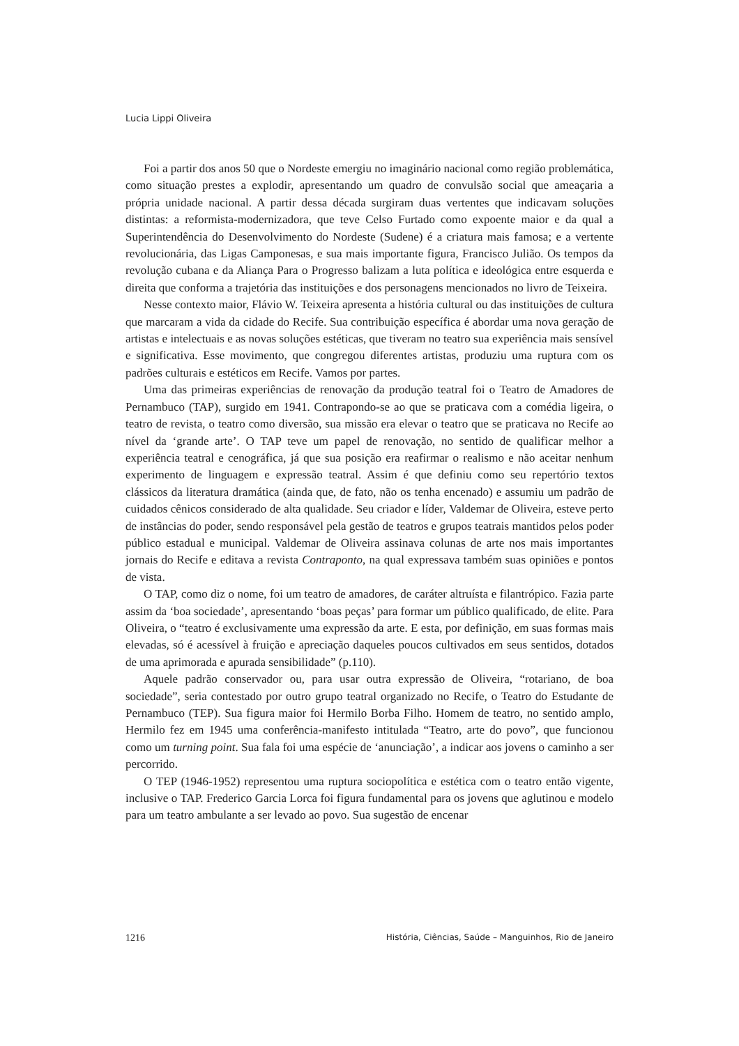Lucia Lippi Oliveira
Foi a partir dos anos 50 que o Nordeste emergiu no imaginário nacional como região problemática, como situação prestes a explodir, apresentando um quadro de convulsão social que ameaçaria a própria unidade nacional. A partir dessa década surgiram duas vertentes que indicavam soluções distintas: a reformista-modernizadora, que teve Celso Furtado como expoente maior e da qual a Superintendência do Desenvolvimento do Nordeste (Sudene) é a criatura mais famosa; e a vertente revolucionária, das Ligas Camponesas, e sua mais importante figura, Francisco Julião. Os tempos da revolução cubana e da Aliança Para o Progresso balizam a luta política e ideológica entre esquerda e direita que conforma a trajetória das instituições e dos personagens mencionados no livro de Teixeira.
Nesse contexto maior, Flávio W. Teixeira apresenta a história cultural ou das instituições de cultura que marcaram a vida da cidade do Recife. Sua contribuição específica é abordar uma nova geração de artistas e intelectuais e as novas soluções estéticas, que tiveram no teatro sua experiência mais sensível e significativa. Esse movimento, que congregou diferentes artistas, produziu uma ruptura com os padrões culturais e estéticos em Recife. Vamos por partes.
Uma das primeiras experiências de renovação da produção teatral foi o Teatro de Amadores de Pernambuco (TAP), surgido em 1941. Contrapondo-se ao que se praticava com a comédia ligeira, o teatro de revista, o teatro como diversão, sua missão era elevar o teatro que se praticava no Recife ao nível da ‘grande arte’. O TAP teve um papel de renovação, no sentido de qualificar melhor a experiência teatral e cenográfica, já que sua posição era reafirmar o realismo e não aceitar nenhum experimento de linguagem e expressão teatral. Assim é que definiu como seu repertório textos clássicos da literatura dramática (ainda que, de fato, não os tenha encenado) e assumiu um padrão de cuidados cênicos considerado de alta qualidade. Seu criador e líder, Valdemar de Oliveira, esteve perto de instâncias do poder, sendo responsável pela gestão de teatros e grupos teatrais mantidos pelos poder público estadual e municipal. Valdemar de Oliveira assinava colunas de arte nos mais importantes jornais do Recife e editava a revista Contraponto, na qual expressava também suas opiniões e pontos de vista.
O TAP, como diz o nome, foi um teatro de amadores, de caráter altruísta e filantrópico. Fazia parte assim da ‘boa sociedade’, apresentando ‘boas peças’ para formar um público qualificado, de elite. Para Oliveira, o “teatro é exclusivamente uma expressão da arte. E esta, por definição, em suas formas mais elevadas, só é acessível à fruição e apreciação daqueles poucos cultivados em seus sentidos, dotados de uma aprimorada e apurada sensibilidade” (p.110).
Aquele padrão conservador ou, para usar outra expressão de Oliveira, “rotariano, de boa sociedade”, seria contestado por outro grupo teatral organizado no Recife, o Teatro do Estudante de Pernambuco (TEP). Sua figura maior foi Hermilo Borba Filho. Homem de teatro, no sentido amplo, Hermilo fez em 1945 uma conferência-manifesto intitulada “Teatro, arte do povo”, que funcionou como um turning point. Sua fala foi uma espécie de ‘anunciação’, a indicar aos jovens o caminho a ser percorrido.
O TEP (1946-1952) representou uma ruptura sociopolítica e estética com o teatro então vigente, inclusive o TAP. Frederico Garcia Lorca foi figura fundamental para os jovens que aglutinou e modelo para um teatro ambulante a ser levado ao povo. Sua sugestão de encenar
1216 História, Ciências, Saúde – Manguinhos, Rio de Janeiro